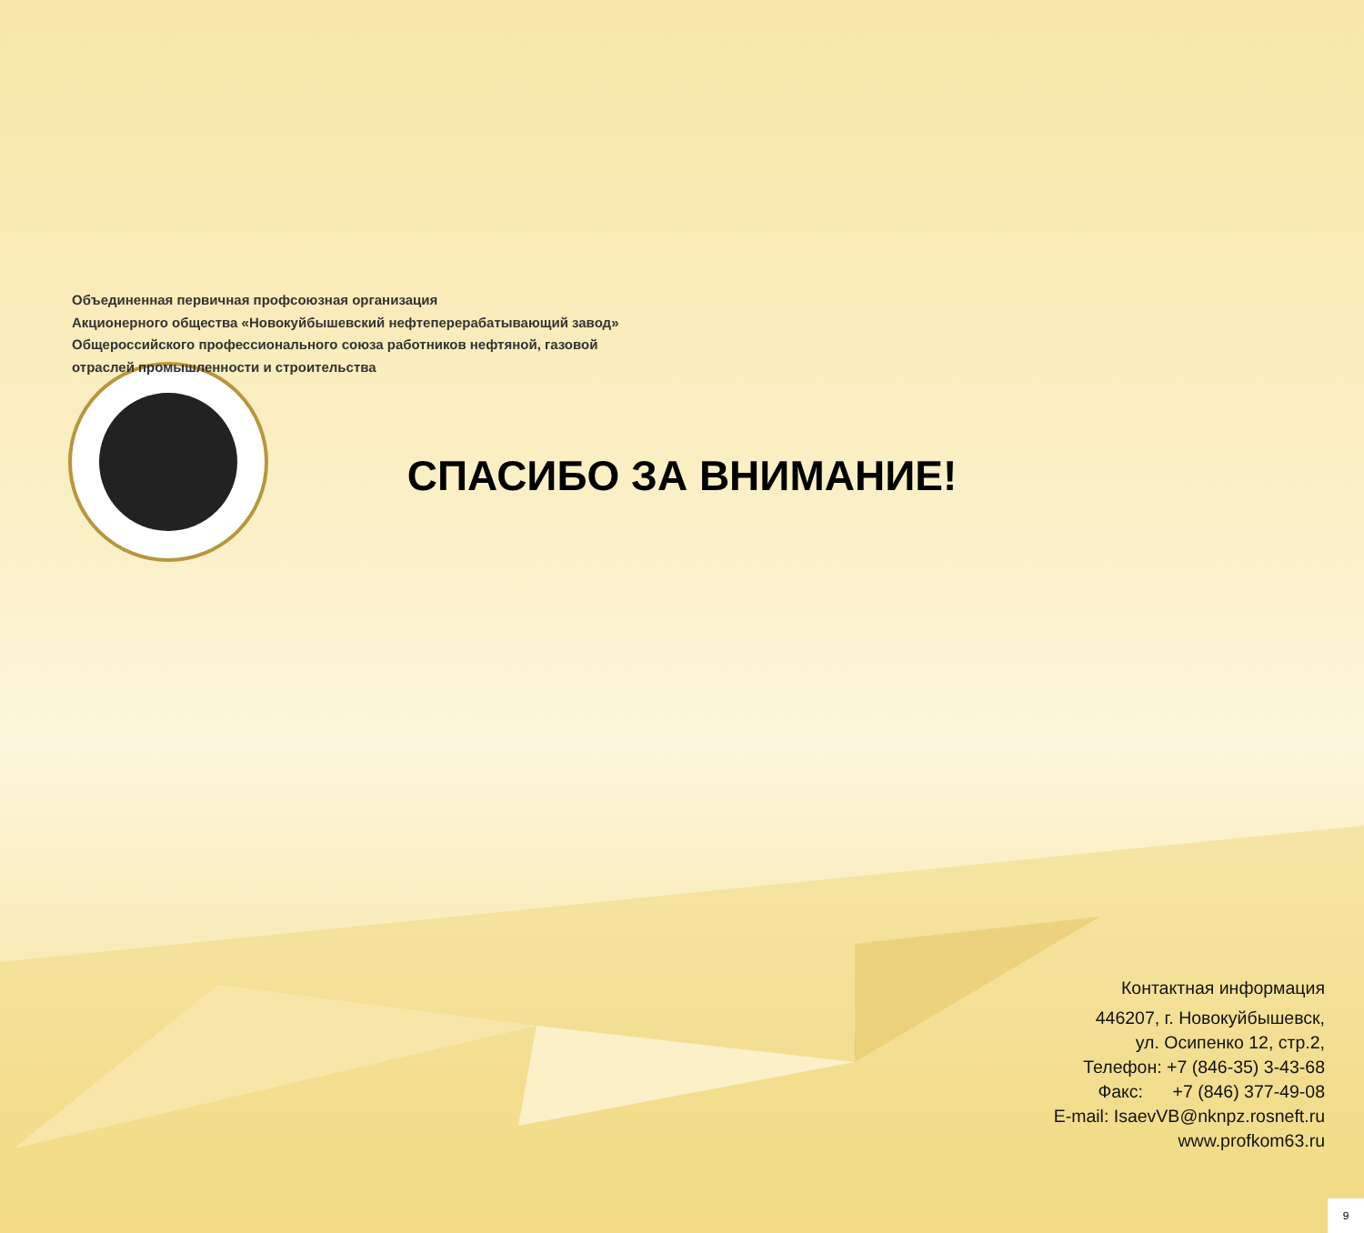Объединенная первичная профсоюзная организация
Акционерного общества «Новокуйбышевский нефтеперерабатывающий завод»
Общероссийского профессионального союза работников нефтяной, газовой
отраслей промышленности и строительства
СПАСИБО ЗА ВНИМАНИЕ!
Контактная информация
446207, г. Новокуйбышевск,
ул. Осипенко 12, стр.2,
Телефон: +7 (846-35) 3-43-68
Факс: +7 (846) 377-49-08
E-mail: IsaevVB@nknpz.rosneft.ru
www.profkom63.ru
9